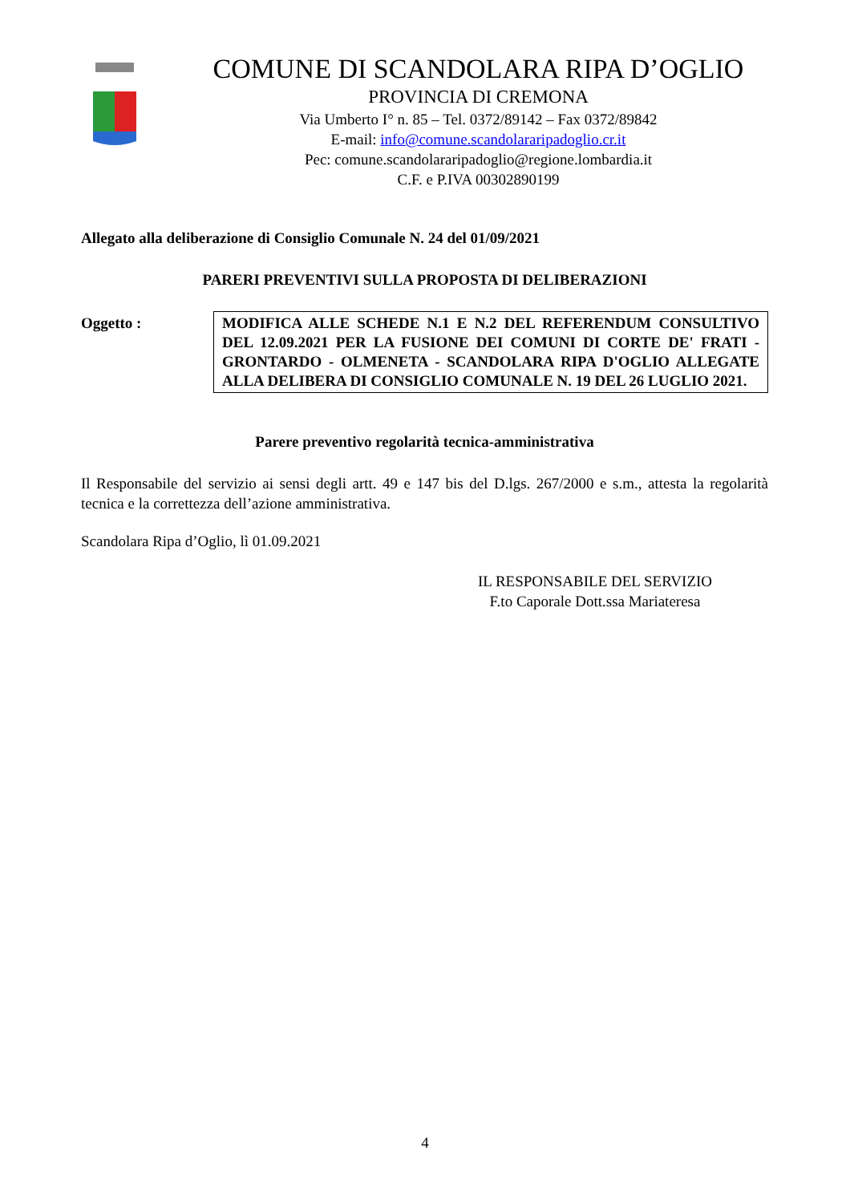COMUNE DI SCANDOLARA RIPA D’OGLIO
PROVINCIA DI CREMONA
Via Umberto I° n. 85 – Tel. 0372/89142 – Fax 0372/89842
E-mail: info@comune.scandolararipadoglio.cr.it
Pec: comune.scandolararipadoglio@regione.lombardia.it
C.F. e P.IVA 00302890199
Allegato alla deliberazione di Consiglio Comunale N. 24 del 01/09/2021
PARERI PREVENTIVI SULLA PROPOSTA DI DELIBERAZIONI
Oggetto :
MODIFICA ALLE SCHEDE N.1 E N.2 DEL REFERENDUM CONSULTIVO DEL 12.09.2021 PER LA FUSIONE DEI COMUNI DI CORTE DE' FRATI - GRONTARDO - OLMENETA - SCANDOLARA RIPA D'OGLIO ALLEGATE ALLA DELIBERA DI CONSIGLIO COMUNALE N. 19 DEL 26 LUGLIO 2021.
Parere preventivo regolarità tecnica-amministrativa
Il Responsabile del servizio ai sensi degli artt. 49 e 147 bis del D.lgs. 267/2000 e s.m., attesta la regolarità tecnica e la correttezza dell’azione amministrativa.
Scandolara Ripa d’Oglio, lì 01.09.2021
IL RESPONSABILE DEL SERVIZIO
F.to Caporale Dott.ssa Mariateresa
4